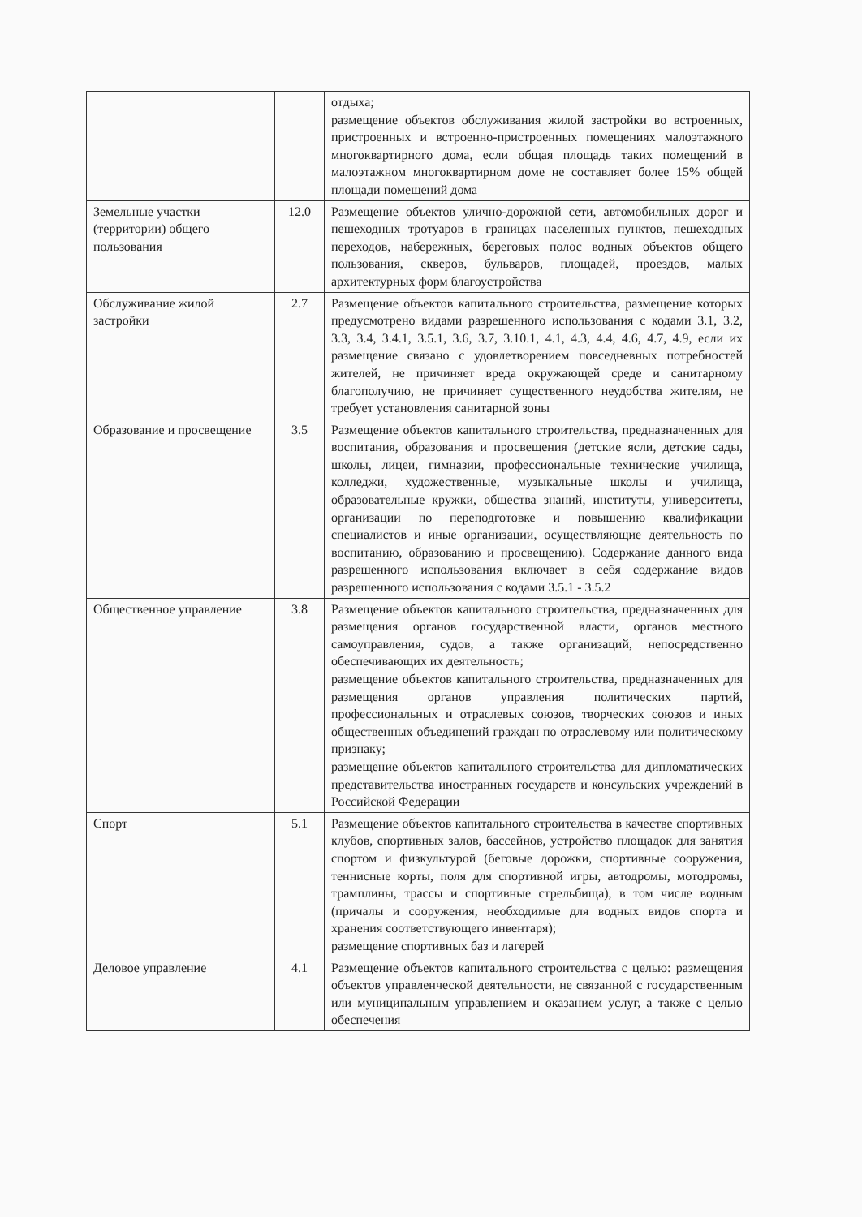| | | отдыха; размещение объектов обслуживания жилой застройки во встроенных, пристроенных и встроенно-пристроенных помещениях малоэтажного многоквартирного дома, если общая площадь таких помещений в малоэтажном многоквартирном доме не составляет более 15% общей площади помещений дома |
| Земельные участки (территории) общего пользования | 12.0 | Размещение объектов улично-дорожной сети, автомобильных дорог и пешеходных тротуаров в границах населенных пунктов, пешеходных переходов, набережных, береговых полос водных объектов общего пользования, скверов, бульваров, площадей, проездов, малых архитектурных форм благоустройства |
| Обслуживание жилой застройки | 2.7 | Размещение объектов капитального строительства, размещение которых предусмотрено видами разрешенного использования с кодами 3.1, 3.2, 3.3, 3.4, 3.4.1, 3.5.1, 3.6, 3.7, 3.10.1, 4.1, 4.3, 4.4, 4.6, 4.7, 4.9, если их размещение связано с удовлетворением повседневных потребностей жителей, не причиняет вреда окружающей среде и санитарному благополучию, не причиняет существенного неудобства жителям, не требует установления санитарной зоны |
| Образование и просвещение | 3.5 | Размещение объектов капитального строительства, предназначенных для воспитания, образования и просвещения (детские ясли, детские сады, школы, лицеи, гимназии, профессиональные технические училища, колледжи, художественные, музыкальные школы и училища, образовательные кружки, общества знаний, институты, университеты, организации по переподготовке и повышению квалификации специалистов и иные организации, осуществляющие деятельность по воспитанию, образованию и просвещению). Содержание данного вида разрешенного использования включает в себя содержание видов разрешенного использования с кодами 3.5.1 - 3.5.2 |
| Общественное управление | 3.8 | Размещение объектов капитального строительства, предназначенных для размещения органов государственной власти, органов местного самоуправления, судов, а также организаций, непосредственно обеспечивающих их деятельность; размещение объектов капитального строительства, предназначенных для размещения органов управления политических партий, профессиональных и отраслевых союзов, творческих союзов и иных общественных объединений граждан по отраслевому или политическому признаку; размещение объектов капитального строительства для дипломатических представительства иностранных государств и консульских учреждений в Российской Федерации |
| Спорт | 5.1 | Размещение объектов капитального строительства в качестве спортивных клубов, спортивных залов, бассейнов, устройство площадок для занятия спортом и физкультурой (беговые дорожки, спортивные сооружения, теннисные корты, поля для спортивной игры, автодромы, мотодромы, трамплины, трассы и спортивные стрельбища), в том числе водным (причалы и сооружения, необходимые для водных видов спорта и хранения соответствующего инвентаря); размещение спортивных баз и лагерей |
| Деловое управление | 4.1 | Размещение объектов капитального строительства с целью: размещения объектов управленческой деятельности, не связанной с государственным или муниципальным управлением и оказанием услуг, а также с целью обеспечения |